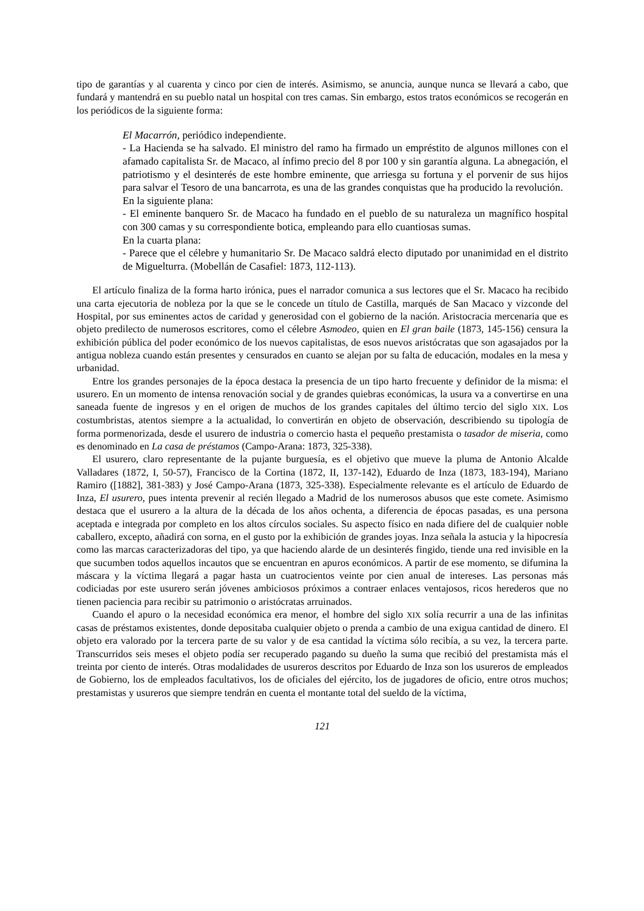tipo de garantías y al cuarenta y cinco por cien de interés. Asimismo, se anuncia, aunque nunca se llevará a cabo, que fundará y mantendrá en su pueblo natal un hospital con tres camas. Sin embargo, estos tratos económicos se recogerán en los periódicos de la siguiente forma:
El Macarrón, periódico independiente.
- La Hacienda se ha salvado. El ministro del ramo ha firmado un empréstito de algunos millones con el afamado capitalista Sr. de Macaco, al ínfimo precio del 8 por 100 y sin garantía alguna. La abnegación, el patriotismo y el desinterés de este hombre eminente, que arriesga su fortuna y el porvenir de sus hijos para salvar el Tesoro de una bancarrota, es una de las grandes conquistas que ha producido la revolución.
En la siguiente plana:
- El eminente banquero Sr. de Macaco ha fundado en el pueblo de su naturaleza un magnífico hospital con 300 camas y su correspondiente botica, empleando para ello cuantiosas sumas.
En la cuarta plana:
- Parece que el célebre y humanitario Sr. De Macaco saldrá electo diputado por unanimidad en el distrito de Miguelturra. (Mobellán de Casafiel: 1873, 112-113).
El artículo finaliza de la forma harto irónica, pues el narrador comunica a sus lectores que el Sr. Macaco ha recibido una carta ejecutoria de nobleza por la que se le concede un título de Castilla, marqués de San Macaco y vizconde del Hospital, por sus eminentes actos de caridad y generosidad con el gobierno de la nación. Aristocracia mercenaria que es objeto predilecto de numerosos escritores, como el célebre Asmodeo, quien en El gran baile (1873, 145-156) censura la exhibición pública del poder económico de los nuevos capitalistas, de esos nuevos aristócratas que son agasajados por la antigua nobleza cuando están presentes y censurados en cuanto se alejan por su falta de educación, modales en la mesa y urbanidad.
Entre los grandes personajes de la época destaca la presencia de un tipo harto frecuente y definidor de la misma: el usurero. En un momento de intensa renovación social y de grandes quiebras económicas, la usura va a convertirse en una saneada fuente de ingresos y en el origen de muchos de los grandes capitales del último tercio del siglo XIX. Los costumbristas, atentos siempre a la actualidad, lo convertirán en objeto de observación, describiendo su tipología de forma pormenorizada, desde el usurero de industria o comercio hasta el pequeño prestamista o tasador de miseria, como es denominado en La casa de préstamos (Campo-Arana: 1873, 325-338).
El usurero, claro representante de la pujante burguesía, es el objetivo que mueve la pluma de Antonio Alcalde Valladares (1872, I, 50-57), Francisco de la Cortina (1872, II, 137-142), Eduardo de Inza (1873, 183-194), Mariano Ramiro ([1882], 381-383) y José Campo-Arana (1873, 325-338). Especialmente relevante es el artículo de Eduardo de Inza, El usurero, pues intenta prevenir al recién llegado a Madrid de los numerosos abusos que este comete. Asimismo destaca que el usurero a la altura de la década de los años ochenta, a diferencia de épocas pasadas, es una persona aceptada e integrada por completo en los altos círculos sociales. Su aspecto físico en nada difiere del de cualquier noble caballero, excepto, añadirá con sorna, en el gusto por la exhibición de grandes joyas. Inza señala la astucia y la hipocresía como las marcas caracterizadoras del tipo, ya que haciendo alarde de un desinterés fingido, tiende una red invisible en la que sucumben todos aquellos incautos que se encuentran en apuros económicos. A partir de ese momento, se difumina la máscara y la víctima llegará a pagar hasta un cuatrocientos veinte por cien anual de intereses. Las personas más codiciadas por este usurero serán jóvenes ambiciosos próximos a contraer enlaces ventajosos, ricos herederos que no tienen paciencia para recibir su patrimonio o aristócratas arruinados.
Cuando el apuro o la necesidad económica era menor, el hombre del siglo XIX solía recurrir a una de las infinitas casas de préstamos existentes, donde depositaba cualquier objeto o prenda a cambio de una exigua cantidad de dinero. El objeto era valorado por la tercera parte de su valor y de esa cantidad la víctima sólo recibía, a su vez, la tercera parte. Transcurridos seis meses el objeto podía ser recuperado pagando su dueño la suma que recibió del prestamista más el treinta por ciento de interés. Otras modalidades de usureros descritos por Eduardo de Inza son los usureros de empleados de Gobierno, los de empleados facultativos, los de oficiales del ejército, los de jugadores de oficio, entre otros muchos; prestamistas y usureros que siempre tendrán en cuenta el montante total del sueldo de la víctima,
121